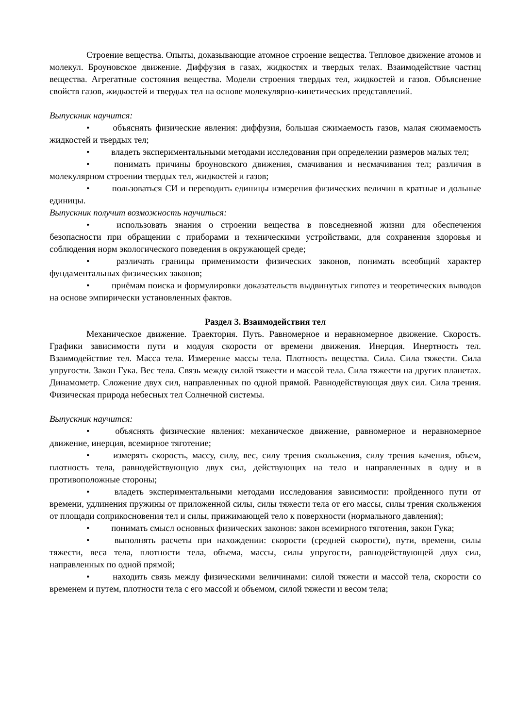Строение вещества. Опыты, доказывающие атомное строение вещества. Тепловое движение атомов и молекул. Броуновское движение. Диффузия в газах, жидкостях и твердых телах. Взаимодействие частиц вещества. Агрегатные состояния вещества. Модели строения твердых тел, жидкостей и газов. Объяснение свойств газов, жидкостей и твердых тел на основе молекулярно-кинетических представлений.
Выпускник научится:
• объяснять физические явления: диффузия, большая сжимаемость газов, малая сжимаемость жидкостей и твердых тел;
• владеть экспериментальными методами исследования при определении размеров малых тел;
• понимать причины броуновского движения, смачивания и несмачивания тел; различия в молекулярном строении твердых тел, жидкостей и газов;
• пользоваться СИ и переводить единицы измерения физических величин в кратные и дольные единицы.
Выпускник получит возможность научиться:
• использовать знания о строении вещества в повседневной жизни для обеспечения безопасности при обращении с приборами и техническими устройствами, для сохранения здоровья и соблюдения норм экологического поведения в окружающей среде;
• различать границы применимости физических законов, понимать всеобщий характер фундаментальных физических законов;
• приёмам поиска и формулировки доказательств выдвинутых гипотез и теоретических выводов на основе эмпирически установленных фактов.
Раздел 3. Взаимодействия тел
Механическое движение. Траектория. Путь. Равномерное и неравномерное движение. Скорость. Графики зависимости пути и модуля скорости от времени движения. Инерция. Инертность тел. Взаимодействие тел. Масса тела. Измерение массы тела. Плотность вещества. Сила. Сила тяжести. Сила упругости. Закон Гука. Вес тела. Связь между силой тяжести и массой тела. Сила тяжести на других планетах. Динамометр. Сложение двух сил, направленных по одной прямой. Равнодействующая двух сил. Сила трения. Физическая природа небесных тел Солнечной системы.
Выпускник научится:
• объяснять физические явления: механическое движение, равномерное и неравномерное движение, инерция, всемирное тяготение;
• измерять скорость, массу, силу, вес, силу трения скольжения, силу трения качения, объем, плотность тела, равнодействующую двух сил, действующих на тело и направленных в одну и в противоположные стороны;
• владеть экспериментальными методами исследования зависимости: пройденного пути от времени, удлинения пружины от приложенной силы, силы тяжести тела от его массы, силы трения скольжения от площади соприкосновения тел и силы, прижимающей тело к поверхности (нормального давления);
• понимать смысл основных физических законов: закон всемирного тяготения, закон Гука;
• выполнять расчеты при нахождении: скорости (средней скорости), пути, времени, силы тяжести, веса тела, плотности тела, объема, массы, силы упругости, равнодействующей двух сил, направленных по одной прямой;
• находить связь между физическими величинами: силой тяжести и массой тела, скорости со временем и путем, плотности тела с его массой и объемом, силой тяжести и весом тела;